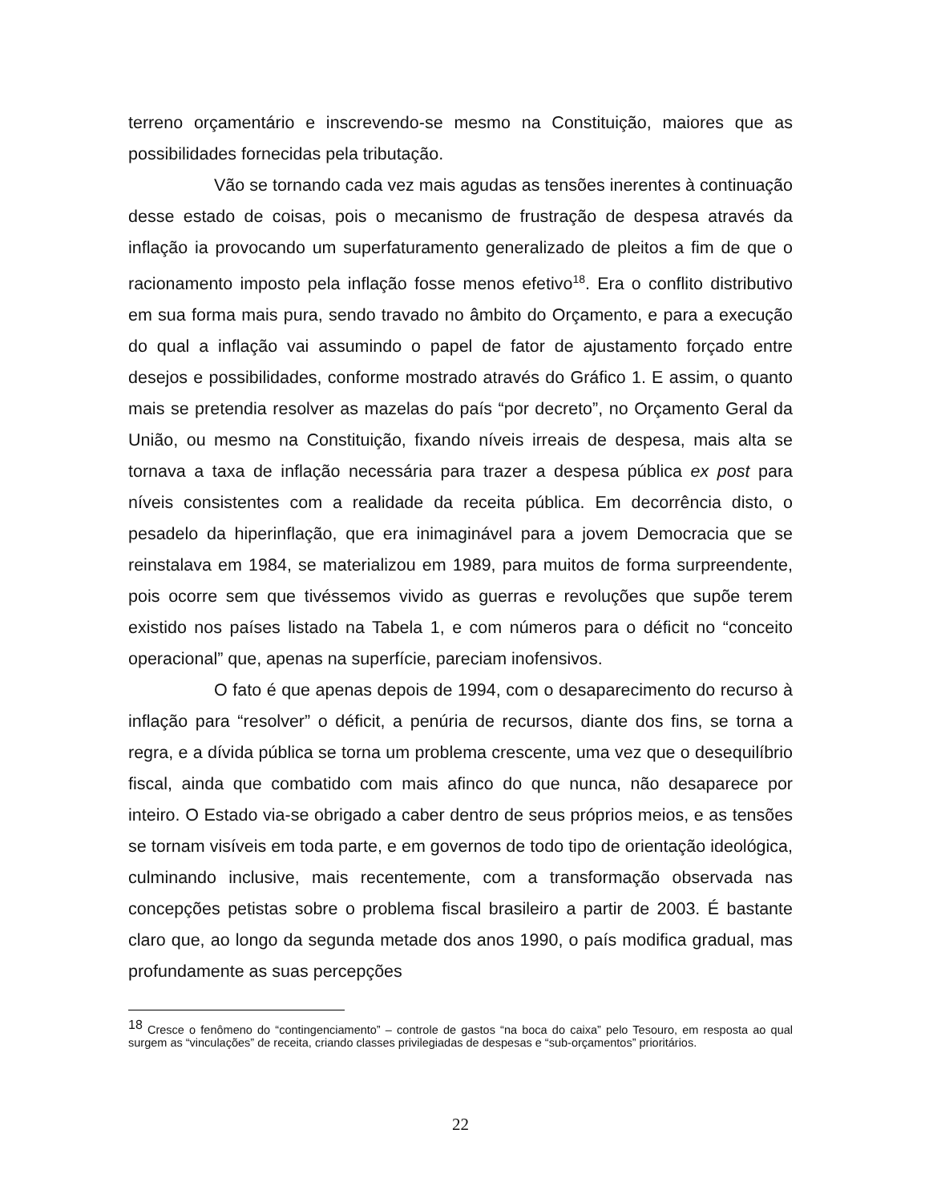terreno orçamentário e inscrevendo-se mesmo na Constituição, maiores que as possibilidades fornecidas pela tributação.
Vão se tornando cada vez mais agudas as tensões inerentes à continuação desse estado de coisas, pois o mecanismo de frustração de despesa através da inflação ia provocando um superfaturamento generalizado de pleitos a fim de que o racionamento imposto pela inflação fosse menos efetivo<sup>18</sup>. Era o conflito distributivo em sua forma mais pura, sendo travado no âmbito do Orçamento, e para a execução do qual a inflação vai assumindo o papel de fator de ajustamento forçado entre desejos e possibilidades, conforme mostrado através do Gráfico 1. E assim, o quanto mais se pretendia resolver as mazelas do país “por decreto”, no Orçamento Geral da União, ou mesmo na Constituição, fixando níveis irreais de despesa, mais alta se tornava a taxa de inflação necessária para trazer a despesa pública ex post para níveis consistentes com a realidade da receita pública. Em decorrência disto, o pesadelo da hiperinflação, que era inimaginável para a jovem Democracia que se reinstalava em 1984, se materializou em 1989, para muitos de forma surpreendente, pois ocorre sem que tivéssemos vivido as guerras e revoluções que supõe terem existido nos países listado na Tabela 1, e com números para o déficit no “conceito operacional” que, apenas na superfície, pareciam inofensivos.
O fato é que apenas depois de 1994, com o desaparecimento do recurso à inflação para “resolver” o déficit, a penúria de recursos, diante dos fins, se torna a regra, e a dívida pública se torna um problema crescente, uma vez que o desequilíbrio fiscal, ainda que combatido com mais afinco do que nunca, não desaparece por inteiro. O Estado via-se obrigado a caber dentro de seus próprios meios, e as tensões se tornam visíveis em toda parte, e em governos de todo tipo de orientação ideológica, culminando inclusive, mais recentemente, com a transformação observada nas concepções petistas sobre o problema fiscal brasileiro a partir de 2003. É bastante claro que, ao longo da segunda metade dos anos 1990, o país modifica gradual, mas profundamente as suas percepções
<sup>18</sup> Cresce o fenômeno do “contingenciamento” – controle de gastos “na boca do caixa” pelo Tesouro, em resposta ao qual surgem as “vinculações” de receita, criando classes privilegiadas de despesas e “sub-orçamentos” prioritários.
22